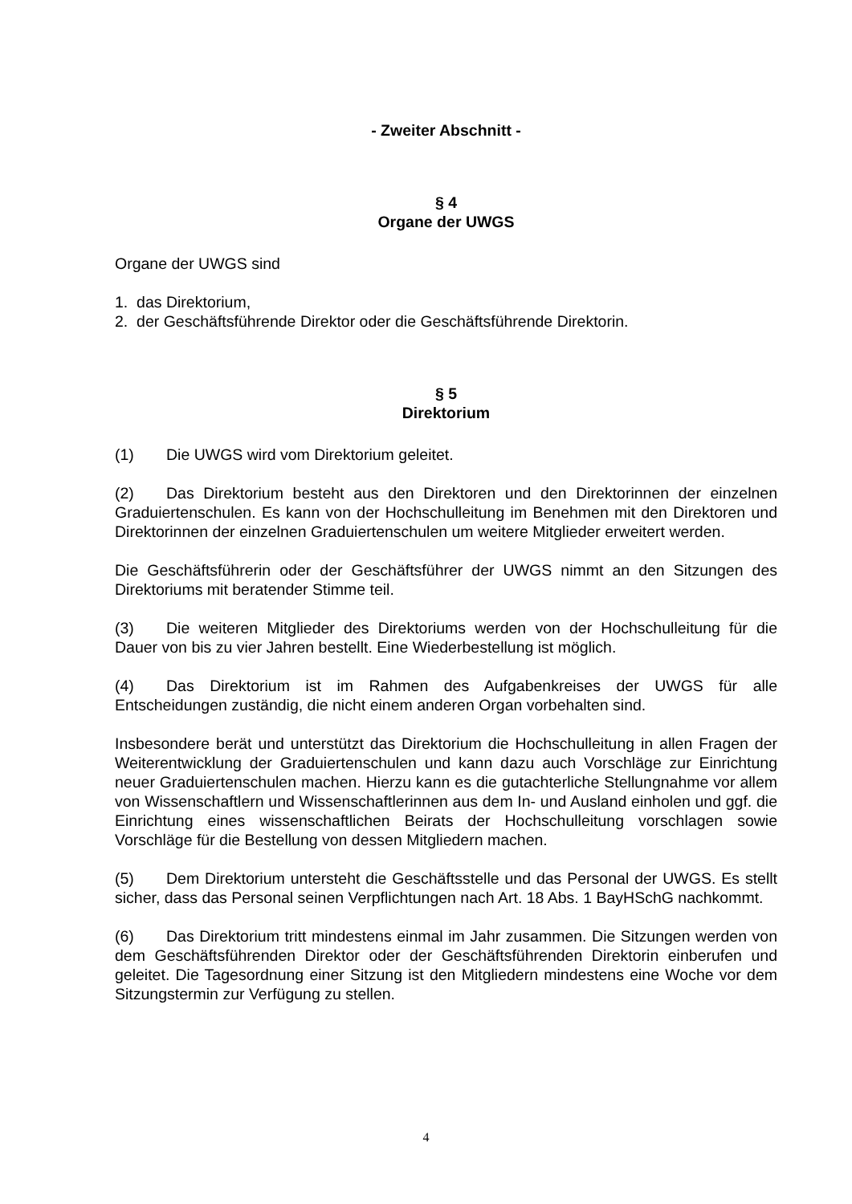- Zweiter Abschnitt -
§ 4
Organe der UWGS
Organe der UWGS sind
1. das Direktorium,
2. der Geschäftsführende Direktor oder die Geschäftsführende Direktorin.
§ 5
Direktorium
(1) Die UWGS wird vom Direktorium geleitet.
(2) Das Direktorium besteht aus den Direktoren und den Direktorinnen der einzelnen Graduiertenschulen. Es kann von der Hochschulleitung im Benehmen mit den Direktoren und Direktorinnen der einzelnen Graduiertenschulen um weitere Mitglieder erweitert werden.
Die Geschäftsführerin oder der Geschäftsführer der UWGS nimmt an den Sitzungen des Direktoriums mit beratender Stimme teil.
(3) Die weiteren Mitglieder des Direktoriums werden von der Hochschulleitung für die Dauer von bis zu vier Jahren bestellt. Eine Wiederbestellung ist möglich.
(4) Das Direktorium ist im Rahmen des Aufgabenkreises der UWGS für alle Entscheidungen zuständig, die nicht einem anderen Organ vorbehalten sind.
Insbesondere berät und unterstützt das Direktorium die Hochschulleitung in allen Fragen der Weiterentwicklung der Graduiertenschulen und kann dazu auch Vorschläge zur Einrichtung neuer Graduiertenschulen machen. Hierzu kann es die gutachterliche Stellungnahme vor allem von Wissenschaftlern und Wissenschaftlerinnen aus dem In- und Ausland einholen und ggf. die Einrichtung eines wissenschaftlichen Beirats der Hochschulleitung vorschlagen sowie Vorschläge für die Bestellung von dessen Mitgliedern machen.
(5) Dem Direktorium untersteht die Geschäftsstelle und das Personal der UWGS. Es stellt sicher, dass das Personal seinen Verpflichtungen nach Art. 18 Abs. 1 BayHSchG nachkommt.
(6) Das Direktorium tritt mindestens einmal im Jahr zusammen. Die Sitzungen werden von dem Geschäftsführenden Direktor oder der Geschäftsführenden Direktorin einberufen und geleitet. Die Tagesordnung einer Sitzung ist den Mitgliedern mindestens eine Woche vor dem Sitzungstermin zur Verfügung zu stellen.
4